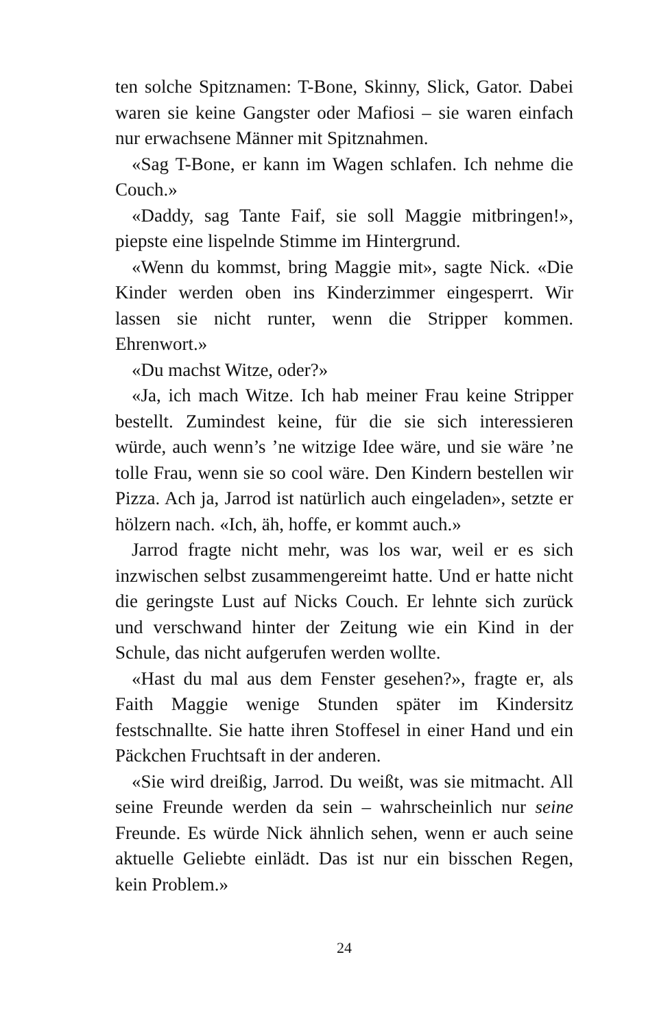ten solche Spitznamen: T-Bone, Skinny, Slick, Gator. Dabei waren sie keine Gangster oder Mafiosi – sie waren einfach nur erwachsene Männer mit Spitznahmen.
«Sag T-Bone, er kann im Wagen schlafen. Ich nehme die Couch.»
«Daddy, sag Tante Faif, sie soll Maggie mitbringen!», piepste eine lispelnde Stimme im Hintergrund.
«Wenn du kommst, bring Maggie mit», sagte Nick. «Die Kinder werden oben ins Kinderzimmer eingesperrt. Wir lassen sie nicht runter, wenn die Stripper kommen. Ehrenwort.»
«Du machst Witze, oder?»
«Ja, ich mach Witze. Ich hab meiner Frau keine Stripper bestellt. Zumindest keine, für die sie sich interessieren würde, auch wenn’s ’ne witzige Idee wäre, und sie wäre ’ne tolle Frau, wenn sie so cool wäre. Den Kindern bestellen wir Pizza. Ach ja, Jarrod ist natürlich auch eingeladen», setzte er hölzern nach. «Ich, äh, hoffe, er kommt auch.»
Jarrod fragte nicht mehr, was los war, weil er es sich inzwischen selbst zusammengereimt hatte. Und er hatte nicht die geringste Lust auf Nicks Couch. Er lehnte sich zurück und verschwand hinter der Zeitung wie ein Kind in der Schule, das nicht aufgerufen werden wollte.
«Hast du mal aus dem Fenster gesehen?», fragte er, als Faith Maggie wenige Stunden später im Kindersitz festschnallte. Sie hatte ihren Stoffesel in einer Hand und ein Päckchen Fruchtsaft in der anderen.
«Sie wird dreißig, Jarrod. Du weißt, was sie mitmacht. All seine Freunde werden da sein – wahrscheinlich nur seine Freunde. Es würde Nick ähnlich sehen, wenn er auch seine aktuelle Geliebte einlädt. Das ist nur ein bisschen Regen, kein Problem.»
24